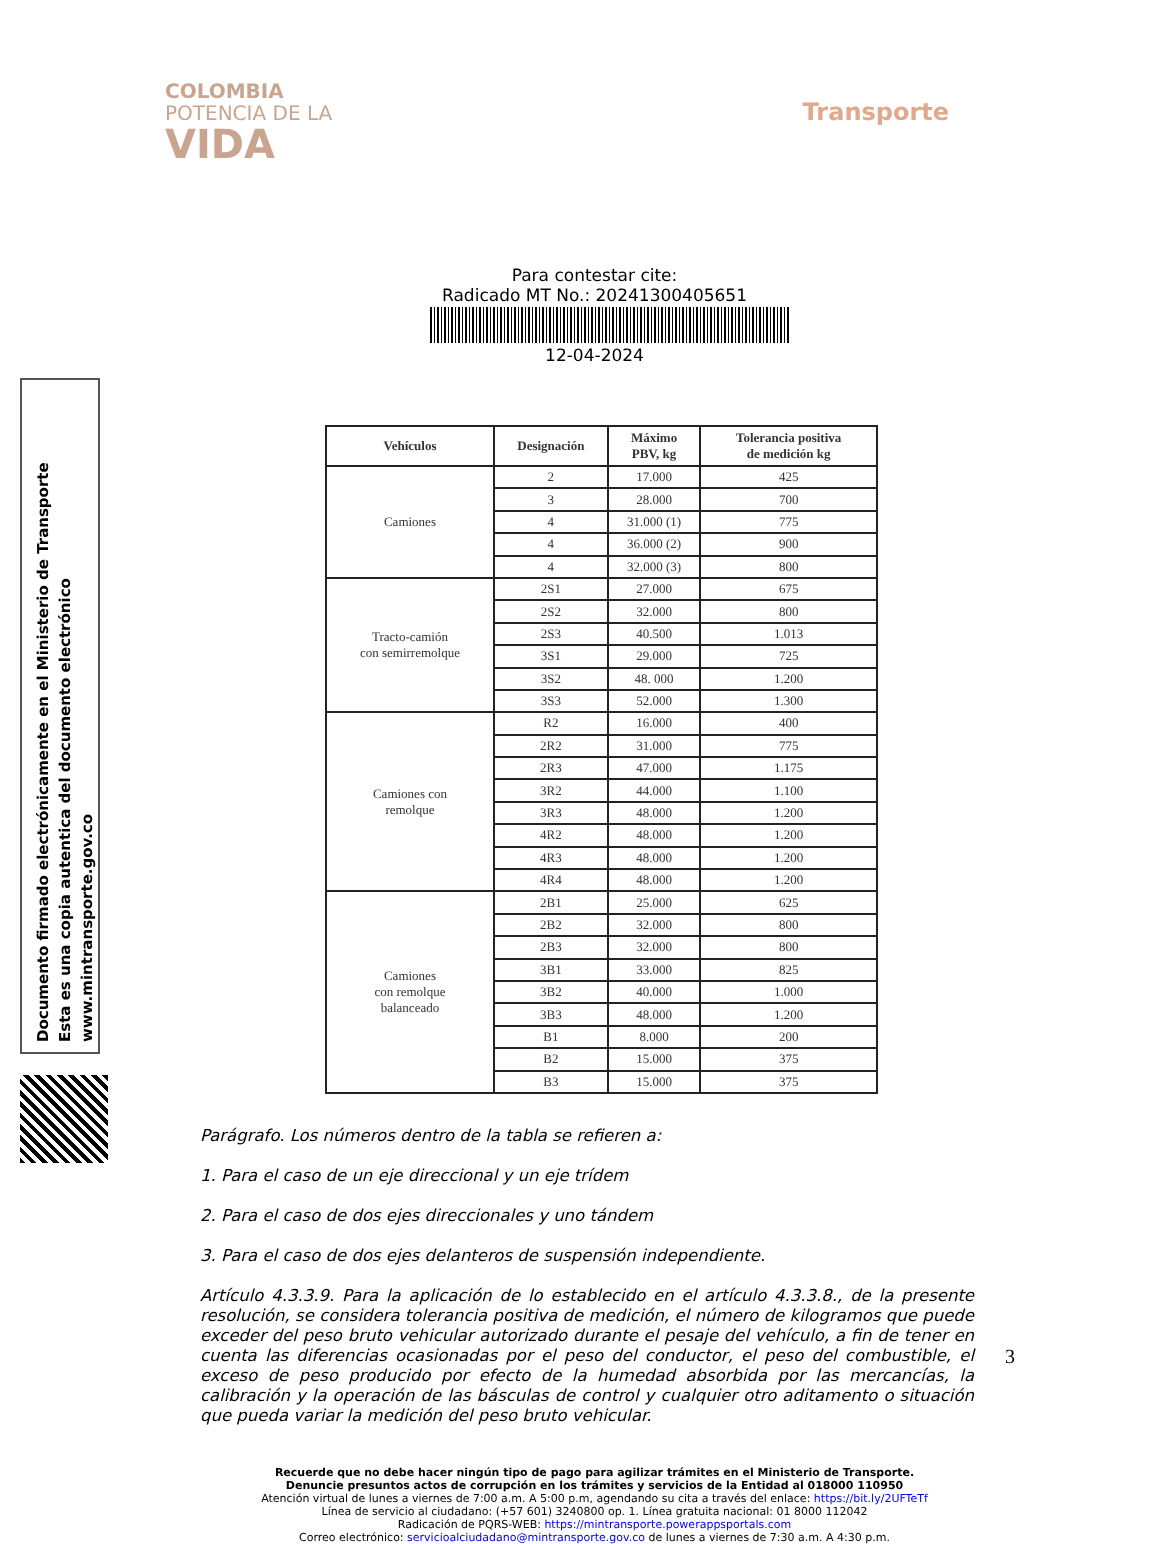COLOMBIA
POTENCIA DE LA
VIDA
Transporte
Para contestar cite:
Radicado MT No.: 20241300405651
12-04-2024
| Vehículos | Designación | Máximo PBV, kg | Tolerancia positiva de medición kg |
| --- | --- | --- | --- |
| Camiones | 2 | 17.000 | 425 |
| | 3 | 28.000 | 700 |
| | 4 | 31.000 (1) | 775 |
| | 4 | 36.000 (2) | 900 |
| | 4 | 32.000 (3) | 800 |
| Tracto-camión con semirremolque | 2S1 | 27.000 | 675 |
| | 2S2 | 32.000 | 800 |
| | 2S3 | 40.500 | 1.013 |
| | 3S1 | 29.000 | 725 |
| | 3S2 | 48. 000 | 1.200 |
| | 3S3 | 52.000 | 1.300 |
| Camiones con remolque | R2 | 16.000 | 400 |
| | 2R2 | 31.000 | 775 |
| | 2R3 | 47.000 | 1.175 |
| | 3R2 | 44.000 | 1.100 |
| | 3R3 | 48.000 | 1.200 |
| | 4R2 | 48.000 | 1.200 |
| | 4R3 | 48.000 | 1.200 |
| | 4R4 | 48.000 | 1.200 |
| Camiones con remolque balanceado | 2B1 | 25.000 | 625 |
| | 2B2 | 32.000 | 800 |
| | 2B3 | 32.000 | 800 |
| | 3B1 | 33.000 | 825 |
| | 3B2 | 40.000 | 1.000 |
| | 3B3 | 48.000 | 1.200 |
| | B1 | 8.000 | 200 |
| | B2 | 15.000 | 375 |
| | B3 | 15.000 | 375 |
Documento firmado electrónicamente en el Ministerio de Transporte
Esta es una copia autentica del documento electrónico
www.mintransporte.gov.co
Parágrafo. Los números dentro de la tabla se refieren a:
1. Para el caso de un eje direccional y un eje trídem
2. Para el caso de dos ejes direccionales y uno tándem
3. Para el caso de dos ejes delanteros de suspensión independiente.
Artículo 4.3.3.9. Para la aplicación de lo establecido en el artículo 4.3.3.8., de la presente resolución, se considera tolerancia positiva de medición, el número de kilogramos que puede exceder del peso bruto vehicular autorizado durante el pesaje del vehículo, a fin de tener en cuenta las diferencias ocasionadas por el peso del conductor, el peso del combustible, el exceso de peso producido por efecto de la humedad absorbida por las mercancías, la calibración y la operación de las básculas de control y cualquier otro aditamento o situación que pueda variar la medición del peso bruto vehicular.
3
Recuerde que no debe hacer ningún tipo de pago para agilizar trámites en el Ministerio de Transporte.
Denuncie presuntos actos de corrupción en los trámites y servicios de la Entidad al 018000 110950
Atención virtual de lunes a viernes de 7:00 a.m. A 5:00 p.m, agendando su cita a través del enlace: https://bit.ly/2UFTeTf
Línea de servicio al ciudadano: (+57 601) 3240800 op. 1. Línea gratuita nacional: 01 8000 112042
Radicación de PQRS-WEB: https://mintransporte.powerappsportals.com
Correo electrónico: servicioalciudadano@mintransporte.gov.co de lunes a viernes de 7:30 a.m. A 4:30 p.m.